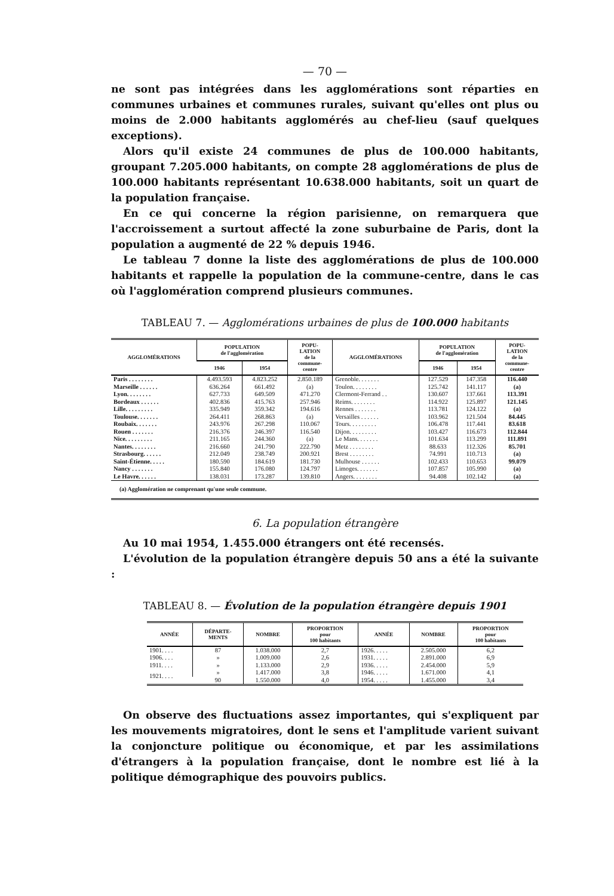— 70 —
ne sont pas intégrées dans les agglomérations sont réparties en communes urbaines et communes rurales, suivant qu'elles ont plus ou moins de 2.000 habitants agglomérés au chef-lieu (sauf quelques exceptions).
Alors qu'il existe 24 communes de plus de 100.000 habitants, groupant 7.205.000 habitants, on compte 28 agglomérations de plus de 100.000 habitants représentant 10.638.000 habitants, soit un quart de la population française.
En ce qui concerne la région parisienne, on remarquera que l'accroissement a surtout affecté la zone suburbaine de Paris, dont la population a augmenté de 22 % depuis 1946.
Le tableau 7 donne la liste des agglomérations de plus de 100.000 habitants et rappelle la population de la commune-centre, dans le cas où l'agglomération comprend plusieurs communes.
TABLEAU 7. — Agglomérations urbaines de plus de 100.000 habitants
| AGGLOMÉRATIONS | POPULATION de l'agglomération | | POPU- LATION de la commune- centre | AGGLOMÉRATIONS | POPULATION de l'agglomération | | POPU- LATION de la commune- centre |
| --- | --- | --- | --- | --- | --- | --- | --- |
| | 1946 | 1954 | | | 1946 | 1954 | |
| Paris . . . . . . . . | 4.493.593 | 4.823.252 | 2.850.189 | Grenoble. . . . . . . | 127.529 | 147.358 | 116.440 |
| Marseille . . . . . . | 636.264 | 661.492 | (a) | Toulon. . . . . . . . | 125.742 | 141.117 | (a) |
| Lyon. . . . . . . . | 627.733 | 649.509 | 471.270 | Clermont-Ferrand . . | 130.607 | 137.661 | 113.391 |
| Bordeaux . . . . . . | 402.836 | 415.763 | 257.946 | Reims. . . . . . . . | 114.922 | 125.897 | 121.145 |
| Lille. . . . . . . . . | 335.949 | 359.342 | 194.616 | Rennes . . . . . . . | 113.781 | 124.122 | (a) |
| Toulouse. . . . . . . | 264.411 | 268.863 | (a) | Versailles . . . . . . | 103.962 | 121.504 | 84.445 |
| Roubaix. . . . . . . | 243.976 | 267.298 | 110.067 | Tours. . . . . . . . . | 106.478 | 117.441 | 83.618 |
| Rouen . . . . . . . | 216.376 | 246.397 | 116.540 | Dijon. . . . . . . . . | 103.427 | 116.673 | 112.844 |
| Nice. . . . . . . . . | 211.165 | 244.360 | (a) | Le Mans. . . . . . . | 101.634 | 113.299 | 111.891 |
| Nantes. . . . . . . . | 216.660 | 241.790 | 222.790 | Metz . . . . . . . . | 88.633 | 112.326 | 85.701 |
| Strasbourg. . . . . . | 212.049 | 238.749 | 200.921 | Brest . . . . . . . . | 74.991 | 110.713 | (a) |
| Saint-Étienne. . . . . | 180.590 | 184.619 | 181.730 | Mulhouse . . . . . . | 102.433 | 110.653 | 99.079 |
| Nancy . . . . . . . | 155.840 | 176.080 | 124.797 | Limoges. . . . . . . | 107.857 | 105.990 | (a) |
| Le Havre. . . . . . | 138.031 | 173.287 | 139.810 | Angers. . . . . . . . | 94.408 | 102.142 | (a) |
| (a) Agglomération ne comprenant qu'une seule commune. | | | | | | | |
6. La population étrangère
Au 10 mai 1954, 1.455.000 étrangers ont été recensés.
L'évolution de la population étrangère depuis 50 ans a été la suivante :
TABLEAU 8. — Évolution de la population étrangère depuis 1901
| ANNÉE | DÉPARTE- MENTS | NOMBRE | PROPORTION pour 100 habitants | ANNÉE | NOMBRE | PROPORTION pour 100 habitants |
| --- | --- | --- | --- | --- | --- | --- |
| 1901. . . . | 87 | 1.038.000 | 2,7 | 1926. . . . . | 2.505.000 | 6,2 |
| 1906. . . . | » | 1.009.000 | 2,6 | 1931. . . . . | 2.891.000 | 6,9 |
| 1911. . . . | » | 1.133.000 | 2,9 | 1936. . . . . | 2.454.000 | 5,9 |
| 1921. . . . | » | 1.417.000 | 3,8 | 1946. . . . . | 1.671.000 | 4,1 |
| | 90 | 1.550.000 | 4,0 | 1954. . . . . | 1.455.000 | 3,4 |
On observe des fluctuations assez importantes, qui s'expliquent par les mouvements migratoires, dont le sens et l'amplitude varient suivant la conjoncture politique ou économique, et par les assimilations d'étrangers à la population française, dont le nombre est lié à la politique démographique des pouvoirs publics.